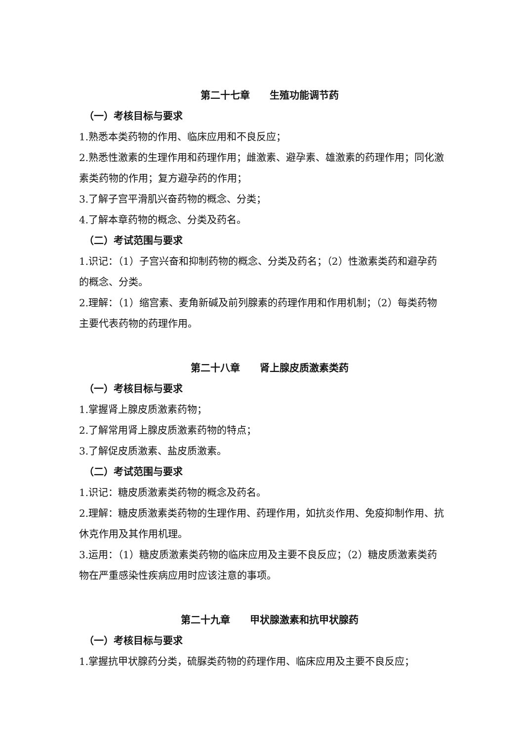第二十七章　　生殖功能调节药
（一）考核目标与要求
1.熟悉本类药物的作用、临床应用和不良反应；
2.熟悉性激素的生理作用和药理作用；雌激素、避孕素、雄激素的药理作用；同化激素类药物的作用；复方避孕药的作用；
3.了解子宫平滑肌兴奋药物的概念、分类；
4.了解本章药物的概念、分类及药名。
（二）考试范围与要求
1.识记：（1）子宫兴奋和抑制药物的概念、分类及药名；（2）性激素类药和避孕药的概念、分类。
2.理解：（1）缩宫素、麦角新碱及前列腺素的药理作用和作用机制；（2）每类药物主要代表药物的药理作用。
第二十八章　　肾上腺皮质激素类药
（一）考核目标与要求
1.掌握肾上腺皮质激素药物；
2.了解常用肾上腺皮质激素药物的特点；
3.了解促皮质激素、盐皮质激素。
（二）考试范围与要求
1.识记：糖皮质激素类药物的概念及药名。
2.理解：糖皮质激素类药物的生理作用、药理作用，如抗炎作用、免疫抑制作用、抗休克作用及其作用机理。
3.运用：（1）糖皮质激素类药物的临床应用及主要不良反应；（2）糖皮质激素类药物在严重感染性疾病应用时应该注意的事项。
第二十九章　　甲状腺激素和抗甲状腺药
（一）考核目标与要求
1.掌握抗甲状腺药分类，硫脲类药物的药理作用、临床应用及主要不良反应；